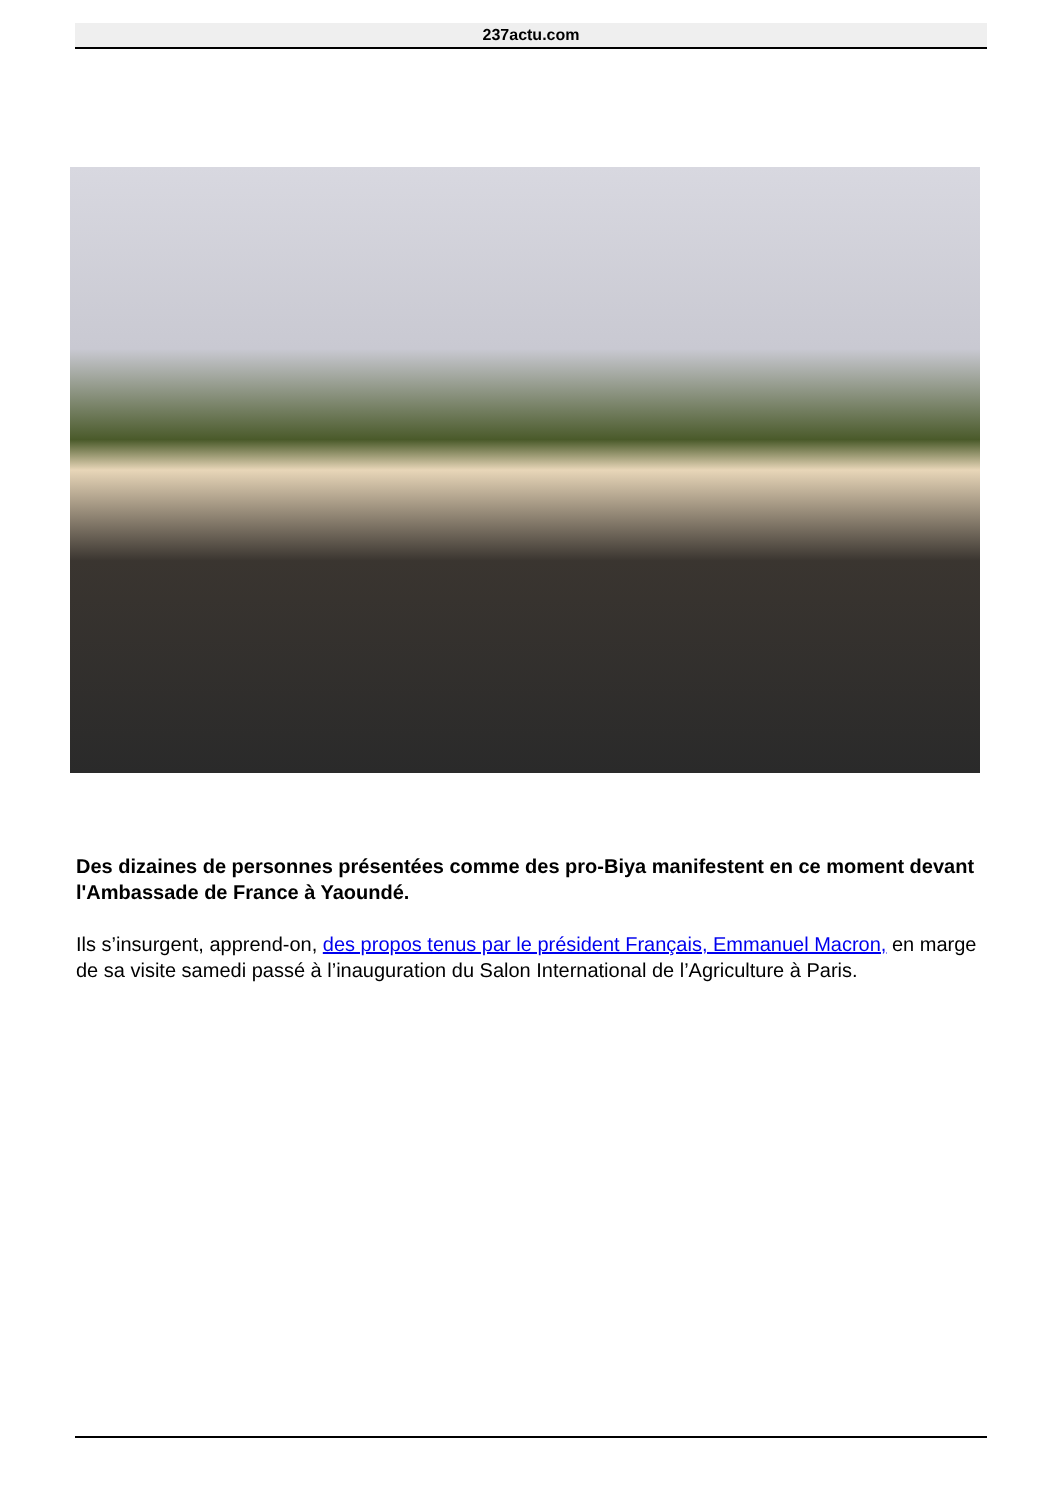237actu.com
Des dizaines de personnes présentées comme des pro-Biya manifestent en ce moment devant l'Ambassade de France à Yaoundé.
Ils s’insurgent, apprend-on, des propos tenus par le président Français, Emmanuel Macron, en marge de sa visite samedi passé à l’inauguration du Salon International de l’Agriculture à Paris.